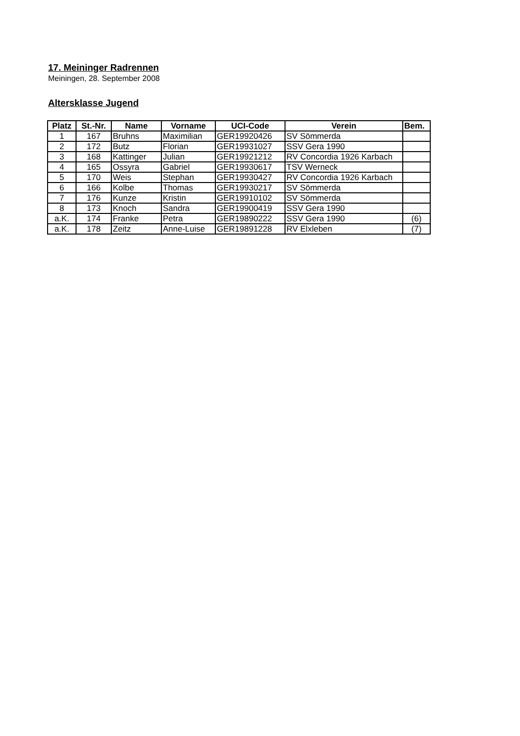17. Meininger Radrennen
Meiningen, 28. September 2008
Altersklasse Jugend
| Platz | St.-Nr. | Name | Vorname | UCI-Code | Verein | Bem. |
| --- | --- | --- | --- | --- | --- | --- |
| 1 | 167 | Bruhns | Maximilian | GER19920426 | SV Sömmerda | |
| 2 | 172 | Butz | Florian | GER19931027 | SSV Gera 1990 | |
| 3 | 168 | Kattinger | Julian | GER19921212 | RV Concordia 1926 Karbach | |
| 4 | 165 | Ossyra | Gabriel | GER19930617 | TSV Werneck | |
| 5 | 170 | Weis | Stephan | GER19930427 | RV Concordia 1926 Karbach | |
| 6 | 166 | Kolbe | Thomas | GER19930217 | SV Sömmerda | |
| 7 | 176 | Kunze | Kristin | GER19910102 | SV Sömmerda | |
| 8 | 173 | Knoch | Sandra | GER19900419 | SSV Gera 1990 | |
| a.K. | 174 | Franke | Petra | GER19890222 | SSV Gera 1990 | (6) |
| a.K. | 178 | Zeitz | Anne-Luise | GER19891228 | RV Elxleben | (7) |